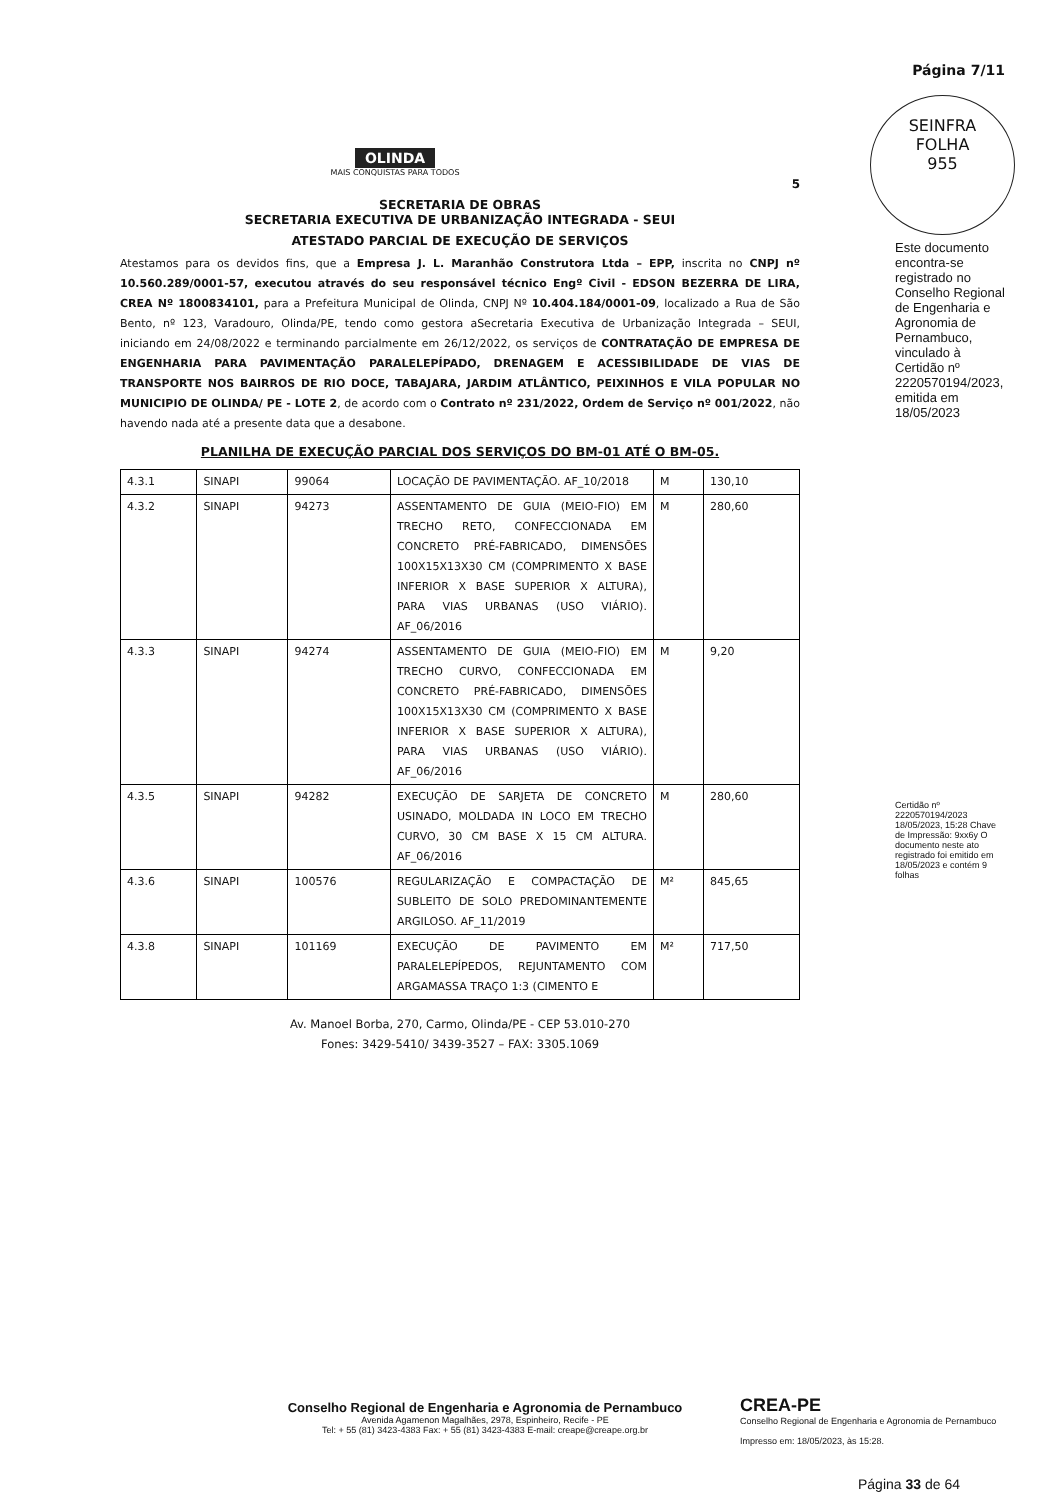Página 7/11
SEINFRA
FOLHA
955
OLINDA
MAIS CONQUISTAS PARA TODOS
5
SECRETARIA DE OBRAS
SECRETARIA EXECUTIVA DE URBANIZAÇÃO INTEGRADA - SEUI
ATESTADO PARCIAL DE EXECUÇÃO DE SERVIÇOS
Atestamos para os devidos fins, que a Empresa J. L. Maranhão Construtora Ltda – EPP, inscrita no CNPJ nº 10.560.289/0001-57, executou através do seu responsável técnico Engº Civil - EDSON BEZERRA DE LIRA, CREA Nº 1800834101, para a Prefeitura Municipal de Olinda, CNPJ Nº 10.404.184/0001-09, localizado a Rua de São Bento, nº 123, Varadouro, Olinda/PE, tendo como gestora aSecretaria Executiva de Urbanização Integrada – SEUI, iniciando em 24/08/2022 e terminando parcialmente em 26/12/2022, os serviços de CONTRATAÇÃO DE EMPRESA DE ENGENHARIA PARA PAVIMENTAÇÃO PARALELEPÍPADO, DRENAGEM E ACESSIBILIDADE DE VIAS DE TRANSPORTE NOS BAIRROS DE RIO DOCE, TABAJARA, JARDIM ATLÂNTICO, PEIXINHOS E VILA POPULAR NO MUNICIPIO DE OLINDA/ PE - LOTE 2, de acordo com o Contrato nº 231/2022, Ordem de Serviço nº 001/2022, não havendo nada até a presente data que a desabone.
PLANILHA DE EXECUÇÃO PARCIAL DOS SERVIÇOS DO BM-01 ATÉ O BM-05.
| 4.3.1 | SINAPI | 99064 | LOCAÇÃO DE PAVIMENTAÇÃO. AF_10/2018 | M | 130,10 |
| 4.3.2 | SINAPI | 94273 | ASSENTAMENTO DE GUIA (MEIO-FIO) EM TRECHO RETO, CONFECCIONADA EM CONCRETO PRÉ-FABRICADO, DIMENSÕES 100X15X13X30 CM (COMPRIMENTO X BASE INFERIOR X BASE SUPERIOR X ALTURA), PARA VIAS URBANAS (USO VIÁRIO). AF_06/2016 | M | 280,60 |
| 4.3.3 | SINAPI | 94274 | ASSENTAMENTO DE GUIA (MEIO-FIO) EM TRECHO CURVO, CONFECCIONADA EM CONCRETO PRÉ-FABRICADO, DIMENSÕES 100X15X13X30 CM (COMPRIMENTO X BASE INFERIOR X BASE SUPERIOR X ALTURA), PARA VIAS URBANAS (USO VIÁRIO). AF_06/2016 | M | 9,20 |
| 4.3.5 | SINAPI | 94282 | EXECUÇÃO DE SARJETA DE CONCRETO USINADO, MOLDADA IN LOCO EM TRECHO CURVO, 30 CM BASE X 15 CM ALTURA. AF_06/2016 | M | 280,60 |
| 4.3.6 | SINAPI | 100576 | REGULARIZAÇÃO E COMPACTAÇÃO DE SUBLEITO DE SOLO PREDOMINANTEMENTE ARGILOSO. AF_11/2019 | M² | 845,65 |
| 4.3.8 | SINAPI | 101169 | EXECUÇÃO DE PAVIMENTO EM PARALELEPÍPEDOS, REJUNTAMENTO COM ARGAMASSA TRAÇO 1:3 (CIMENTO E | M² | 717,50 |
Av. Manoel Borba, 270, Carmo, Olinda/PE - CEP 53.010-270
Fones: 3429-5410/ 3439-3527 – FAX: 3305.1069
Este documento encontra-se registrado no Conselho Regional de Engenharia e Agronomia de Pernambuco, vinculado à Certidão nº 2220570194/2023, emitida em 18/05/2023
Certidão nº 2220570194/2023 18/05/2023, 15:28 Chave de Impressão: 9xx6y O documento neste ato registrado foi emitido em 18/05/2023 e contém 9 folhas
Conselho Regional de Engenharia e Agronomia de Pernambuco
Avenida Agamenon Magalhães, 2978, Espinheiro, Recife - PE
Tel: + 55 (81) 3423-4383 Fax: + 55 (81) 3423-4383 E-mail: creape@creape.org.br
CREA-PE
Conselho Regional de Engenharia e Agronomia de Pernambuco
Impresso em: 18/05/2023, às 15:28.
Página 33 de 64